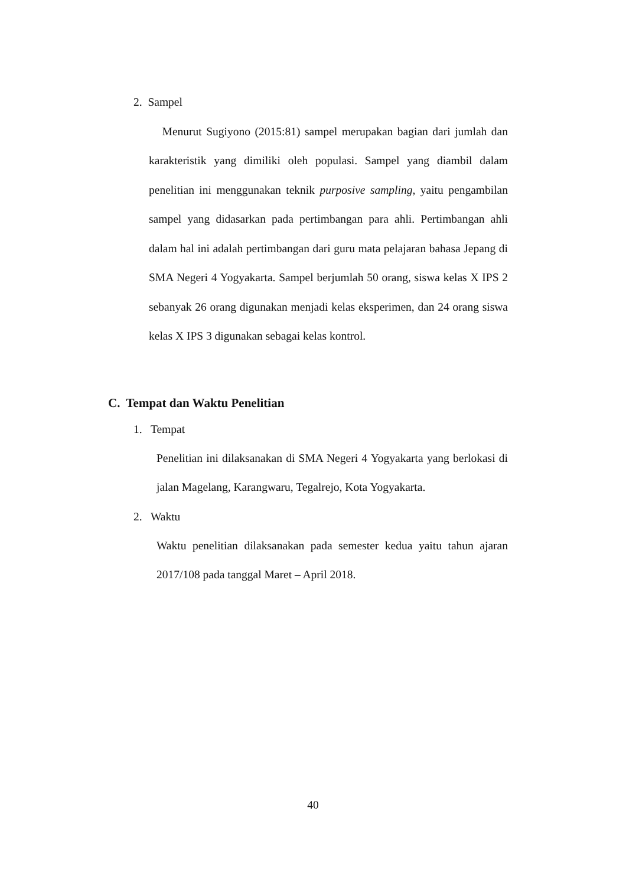2. Sampel
Menurut Sugiyono (2015:81) sampel merupakan bagian dari jumlah dan karakteristik yang dimiliki oleh populasi. Sampel yang diambil dalam penelitian ini menggunakan teknik purposive sampling, yaitu pengambilan sampel yang didasarkan pada pertimbangan para ahli. Pertimbangan ahli dalam hal ini adalah pertimbangan dari guru mata pelajaran bahasa Jepang di SMA Negeri 4 Yogyakarta. Sampel berjumlah 50 orang, siswa kelas X IPS 2 sebanyak 26 orang digunakan menjadi kelas eksperimen, dan 24 orang siswa kelas X IPS 3 digunakan sebagai kelas kontrol.
C. Tempat dan Waktu Penelitian
1. Tempat
Penelitian ini dilaksanakan di SMA Negeri 4 Yogyakarta yang berlokasi di jalan Magelang, Karangwaru, Tegalrejo, Kota Yogyakarta.
2. Waktu
Waktu penelitian dilaksanakan pada semester kedua yaitu tahun ajaran 2017/108 pada tanggal Maret – April 2018.
40